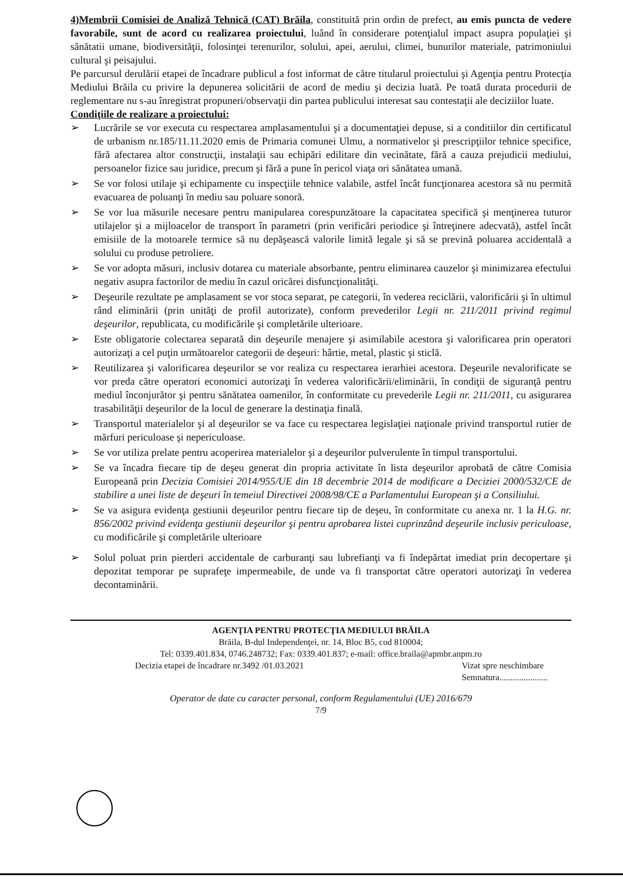4)Membrii Comisiei de Analiză Tehnică (CAT) Brăila, constituită prin ordin de prefect, au emis puncta de vedere favorabile, sunt de acord cu realizarea proiectului, luând în considerare potenţialul impact asupra populaţiei şi sănătatii umane, biodiversităţii, folosinţei terenurilor, solului, apei, aerului, climei, bunurilor materiale, patrimoniului cultural şi peisajului.
Pe parcursul derulării etapei de încadrare publicul a fost informat de către titularul proiectului şi Agenţia pentru Protecţia Mediului Brăila cu privire la depunerea solicitării de acord de mediu şi decizia luată. Pe toată durata procedurii de reglementare nu s-au înregistrat propuneri/observaţii din partea publicului interesat sau contestaţii ale deciziilor luate.
Condiţiile de realizare a proiectului:
➢ Lucrările se vor executa cu respectarea amplasamentului şi a documentaţiei depuse, si a conditiilor din certificatul de urbanism nr.185/11.11.2020 emis de Primaria comunei Ulmu, a normativelor şi prescripţiilor tehnice specifice, fără afectarea altor construcţii, instalaţii sau echipări edilitare din vecinătate, fără a cauza prejudicii mediului, persoanelor fizice sau juridice, precum şi fără a pune în pericol viaţa ori sănătatea umană.
➢ Se vor folosi utilaje şi echipamente cu inspecţiile tehnice valabile, astfel încât funcţionarea acestora să nu permită evacuarea de poluanţi în mediu sau poluare sonoră.
➢ Se vor lua măsurile necesare pentru manipularea corespunzătoare la capacitatea specifică şi menţinerea tuturor utilajelor şi a mijloacelor de transport în parametri (prin verificări periodice şi întreţinere adecvată), astfel încât emisiile de la motoarele termice să nu depăşească valorile limită legale şi să se prevină poluarea accidentală a solului cu produse petroliere.
➢ Se vor adopta măsuri, inclusiv dotarea cu materiale absorbante, pentru eliminarea cauzelor şi minimizarea efectului negativ asupra factorilor de mediu în cazul oricărei disfuncţionalităţi.
➢ Deşeurile rezultate pe amplasament se vor stoca separat, pe categorii, în vederea reciclării, valorificării şi în ultimul rând eliminării (prin unităţi de profil autorizate), conform prevederilor Legii nr. 211/2011 privind regimul deşeurilor, republicata, cu modificările şi completările ulterioare.
➢ Este obligatorie colectarea separată din deşeurile menajere şi asimilabile acestora şi valorificarea prin operatori autorizaţi a cel puţin următoarelor categorii de deşeuri: hârtie, metal, plastic şi sticlă.
➢ Reutilizarea şi valorificarea deşeurilor se vor realiza cu respectarea ierarhiei acestora. Deşeurile nevalorificate se vor preda către operatori economici autorizaţi în vederea valorificării/eliminării, în condiţii de siguranţă pentru mediul înconjurător şi pentru sănătatea oamenilor, în conformitate cu prevederile Legii nr. 211/2011, cu asigurarea trasabilităţii deşeurilor de la locul de generare la destinaţia finală.
➢ Transportul materialelor şi al deşeurilor se va face cu respectarea legislaţiei naţionale privind transportul rutier de mărfuri periculoase şi nepericuloase.
➢ Se vor utiliza prelate pentru acoperirea materialelor şi a deşeurilor pulverulente în timpul transportului.
➢ Se va încadra fiecare tip de deşeu generat din propria activitate în lista deşeurilor aprobată de către Comisia Europeană prin Decizia Comisiei 2014/955/UE din 18 decembrie 2014 de modificare a Deciziei 2000/532/CE de stabilire a unei liste de deşeuri în temeiul Directivei 2008/98/CE a Parlamentului European şi a Consiliului.
➢ Se va asigura evidenţa gestiunii deşeurilor pentru fiecare tip de deşeu, în conformitate cu anexa nr. 1 la H.G. nr. 856/2002 privind evidenţa gestiunii deşeurilor şi pentru aprobarea listei cuprinzând deşeurile inclusiv periculoase, cu modificările şi completările ulterioare
➢ Solul poluat prin pierderi accidentale de carburanţi sau lubrefianţi va fi îndepărtat imediat prin decopertare şi depozitat temporar pe suprafeţe impermeabile, de unde va fi transportat către operatori autorizaţi în vederea decontaminării.
AGENŢIA PENTRU PROTECŢIA MEDIULUI BRĂILA
Brăila, B-dul Independenţei, nr. 14, Bloc B5, cod 810004;
Tel: 0339.401.834, 0746.248732; Fax: 0339.401.837; e-mail: office.braila@apmbr.anpm.ro
Decizia etapei de încadrare nr.3492 /01.03.2021 Vizat spre neschimbare
Semnatura......................
Operator de date cu caracter personal, conform Regulamentului (UE) 2016/679
7/9